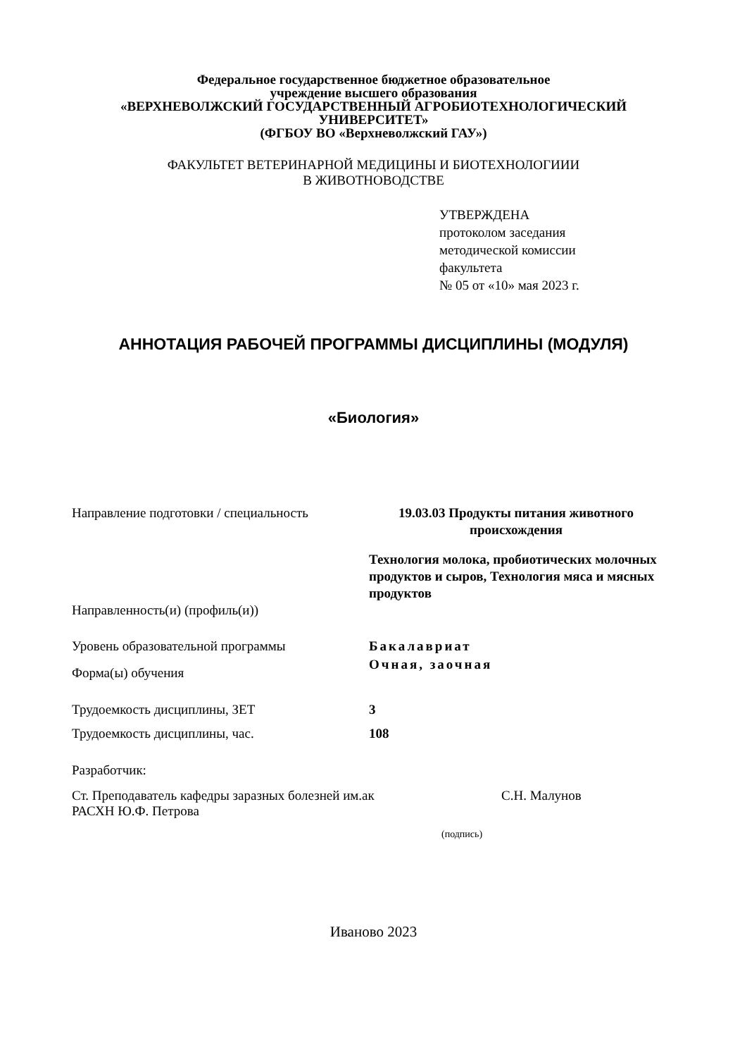Федеральное государственное бюджетное образовательное
учреждение высшего образования
«ВЕРХНЕВОЛЖСКИЙ ГОСУДАРСТВЕННЫЙ АГРОБИОТЕХНОЛОГИЧЕСКИЙ
УНИВЕРСИТЕТ»
(ФГБОУ ВО «Верхневолжский ГАУ»)
ФАКУЛЬТЕТ ВЕТЕРИНАРНОЙ МЕДИЦИНЫ И БИОТЕХНОЛОГИИИ
В ЖИВОТНОВОДСТВЕ
УТВЕРЖДЕНА
протоколом заседания
методической комиссии
факультета
№ 05 от «10» мая 2023 г.
АННОТАЦИЯ РАБОЧЕЙ ПРОГРАММЫ ДИСЦИПЛИНЫ (МОДУЛЯ)
«Биология»
Направление подготовки / специальность
19.03.03 Продукты питания животного
происхождения
Направленность(и) (профиль(и))
Технология молока, пробиотических молочных продуктов и сыров, Технология мяса и мясных продуктов
Уровень образовательной программы
Форма(ы) обучения
Бакалавриат
Очная, заочная
Трудоемкость дисциплины, ЗЕТ 3
Трудоемкость дисциплины, час. 108
Разработчик:
Ст. Преподаватель кафедры заразных болезней им.ак
РАСХН Ю.Ф. Петрова
С.Н. Малунов
(подпись)
Иваново 2023